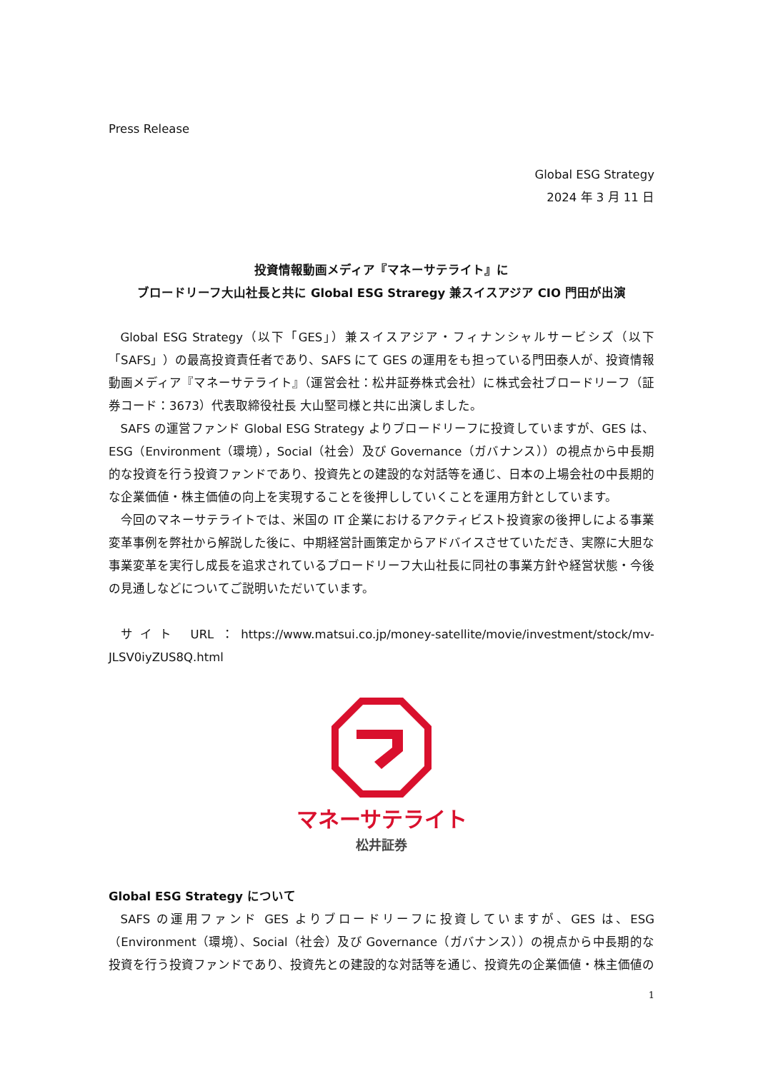Press Release
Global ESG Strategy
2024 年 3 月 11 日
投資情報動画メディア『マネーサテライト』に
ブロードリーフ大山社長と共に Global ESG Straregy 兼スイスアジア CIO 門田が出演
Global ESG Strategy（以下「GES」）兼スイスアジア・フィナンシャルサービシズ（以下「SAFS」）の最高投資責任者であり、SAFS にて GES の運用をも担っている門田泰人が、投資情報動画メディア『マネーサテライト』（運営会社：松井証券株式会社）に株式会社ブロードリーフ（証券コード：3673）代表取締役社長 大山堅司様と共に出演しました。
SAFS の運営ファンド Global ESG Strategy よりブロードリーフに投資していますが、GES は、ESG（Environment（環境），Social（社会）及び Governance（ガバナンス））の視点から中長期的な投資を行う投資ファンドであり、投資先との建設的な対話等を通じ、日本の上場会社の中長期的な企業価値・株主価値の向上を実現することを後押ししていくことを運用方針としています。
今回のマネーサテライトでは、米国の IT 企業におけるアクティビスト投資家の後押しによる事業変革事例を弊社から解説した後に、中期経営計画策定からアドバイスさせていただき、実際に大胆な事業変革を実行し成長を追求されているブロードリーフ大山社長に同社の事業方針や経営状態・今後の見通しなどについてご説明いただいています。
サイト URL：https://www.matsui.co.jp/money-satellite/movie/investment/stock/mv-JLSV0iyZUS8Q.html
マネーサテライト
松井証券
Global ESG Strategy について
SAFS の運用ファンド GES よりブロードリーフに投資していますが、GES は、ESG（Environment（環境）、Social（社会）及び Governance（ガバナンス））の視点から中長期的な投資を行う投資ファンドであり、投資先との建設的な対話等を通じ、投資先の企業価値・株主価値の
1